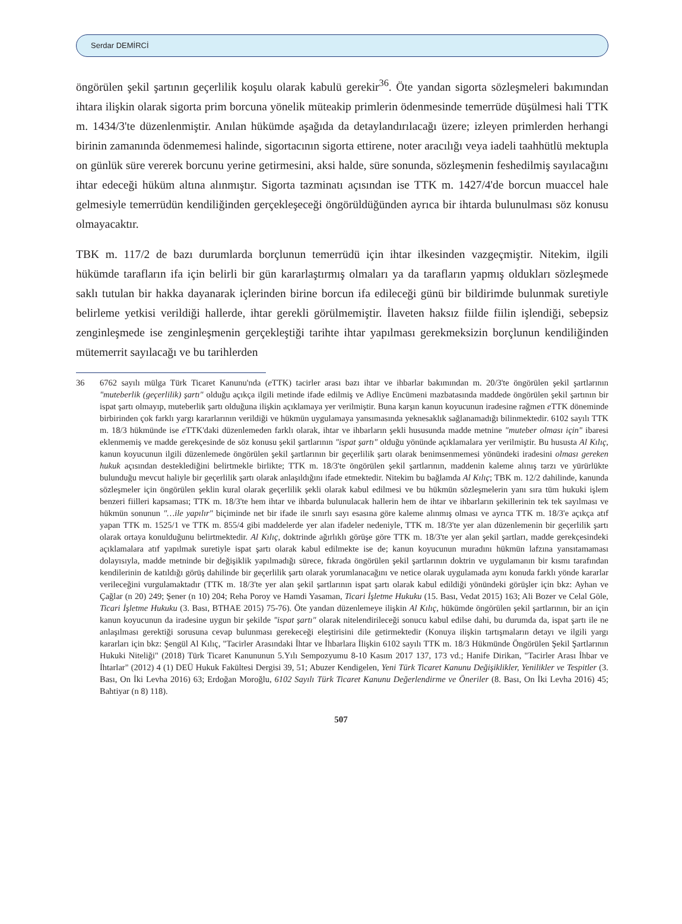Serdar DEMİRCİ
öngörülen şekil şartının geçerlilik koşulu olarak kabulü gerekir<sup>36</sup>. Öte yandan sigorta sözleşmeleri bakımından ihtara ilişkin olarak sigorta prim borcuna yönelik müteakip primlerin ödenmesinde temerrüde düşülmesi hali TTK m. 1434/3'te düzenlenmiştir. Anılan hükümde aşağıda da detaylandırılacağı üzere; izleyen primlerden herhangi birinin zamanında ödenmemesi halinde, sigortacının sigorta ettirene, noter aracılığı veya iadeli taahhütlü mektupla on günlük süre vererek borcunu yerine getirmesini, aksi halde, süre sonunda, sözleşmenin feshedilmiş sayılacağını ihtar edeceği hüküm altına alınmıştır. Sigorta tazminatı açısından ise TTK m. 1427/4'de borcun muaccel hale gelmesiyle temerrüdün kendiliğinden gerçekleşeceği öngörüldüğünden ayrıca bir ihtarda bulunulması söz konusu olmayacaktır.
TBK m. 117/2 de bazı durumlarda borçlunun temerrüdü için ihtar ilkesinden vazgeçmiştir. Nitekim, ilgili hükümde tarafların ifa için belirli bir gün kararlaştırmış olmaları ya da tarafların yapmış oldukları sözleşmede saklı tutulan bir hakka dayanarak içlerinden birine borcun ifa edileceği günü bir bildirimde bulunmak suretiyle belirleme yetkisi verildiği hallerde, ihtar gerekli görülmemiştir. İlaveten haksız fiilde fiilin işlendiği, sebepsiz zenginleşmede ise zenginleşmenin gerçekleştiği tarihte ihtar yapılması gerekmeksizin borçlunun kendiliğinden mütemerrit sayılacağı ve bu tarihlerden
36 6762 sayılı mülga Türk Ticaret Kanunu'nda (e TTK) tacirler arası bazı ihtar ve ihbarlar bakımından m. 20/3'te öngörülen şekil şartlarının "muteberlik (geçerlilik) şartı" olduğu açıkça ilgili metinde ifade edilmiş ve Adliye Encümeni mazbatasında maddede öngörülen şekil şartının bir ispat şartı olmayıp, muteberlik şartı olduğuna ilişkin açıklamaya yer verilmiştir. Buna karşın kanun koyucunun iradesine rağmen e TTK döneminde birbirinden çok farklı yargı kararlarının verildiği ve hükmün uygulamaya yansımasında yeknesaklık sağlanamadığı bilinmektedir. 6102 sayılı TTK m. 18/3 hükmünde ise e TTK'daki düzenlemeden farklı olarak, ihtar ve ihbarların şekli hususunda madde metnine "muteber olması için" ibaresi eklenmemiş ve madde gerekçesinde de söz konusu şekil şartlarının "ispat şartı" olduğu yönünde açıklamalara yer verilmiştir. Bu hususta Al Kılıç, kanun koyucunun ilgili düzenlemede öngörülen şekil şartlarının bir geçerlilik şartı olarak benimsenmemesi yönündeki iradesini olması gereken hukuk açısından desteklediğini belirtmekle birlikte; TTK m. 18/3'te öngörülen şekil şartlarının, maddenin kaleme alınış tarzı ve yürürlükte bulunduğu mevcut haliyle bir geçerlilik şartı olarak anlaşıldığını ifade etmektedir. Nitekim bu bağlamda Al Kılıç; TBK m. 12/2 dahilinde, kanunda sözleşmeler için öngörülen şeklin kural olarak geçerlilik şekli olarak kabul edilmesi ve bu hükmün sözleşmelerin yanı sıra tüm hukuki işlem benzeri fiilleri kapsaması; TTK m. 18/3'te hem ihtar ve ihbarda bulunulacak hallerin hem de ihtar ve ihbarların şekillerinin tek tek sayılması ve hükmün sonunun "…ile yapılır" biçiminde net bir ifade ile sınırlı sayı esasına göre kaleme alınmış olması ve ayrıca TTK m. 18/3'e açıkça atıf yapan TTK m. 1525/1 ve TTK m. 855/4 gibi maddelerde yer alan ifadeler nedeniyle, TTK m. 18/3'te yer alan düzenlemenin bir geçerlilik şartı olarak ortaya konulduğunu belirtmektedir. Al Kılıç, doktrinde ağırlıklı görüşe göre TTK m. 18/3'te yer alan şekil şartları, madde gerekçesindeki açıklamalara atıf yapılmak suretiyle ispat şartı olarak kabul edilmekte ise de; kanun koyucunun muradını hükmün lafzına yansıtamaması dolayısıyla, madde metninde bir değişiklik yapılmadığı sürece, fıkrada öngörülen şekil şartlarının doktrin ve uygulamanın bir kısmı tarafından kendilerinin de katıldığı görüş dahilinde bir geçerlilik şartı olarak yorumlanacağını ve netice olarak uygulamada aynı konuda farklı yönde kararlar verileceğini vurgulamaktadır (TTK m. 18/3'te yer alan şekil şartlarının ispat şartı olarak kabul edildiği yönündeki görüşler için bkz: Ayhan ve Çağlar (n 20) 249; Şener (n 10) 204; Reha Poroy ve Hamdi Yasaman, Ticari İşletme Hukuku (15. Bası, Vedat 2015) 163; Ali Bozer ve Celal Göle, Ticari İşletme Hukuku (3. Bası, BTHAE 2015) 75-76). Öte yandan düzenlemeye ilişkin Al Kılıç, hükümde öngörülen şekil şartlarının, bir an için kanun koyucunun da iradesine uygun bir şekilde "ispat şartı" olarak nitelendirileceği sonucu kabul edilse dahi, bu durumda da, ispat şartı ile ne anlaşılması gerektiği sorusuna cevap bulunması gerekeceği eleştirisini dile getirmektedir (Konuya ilişkin tartışmaların detayı ve ilgili yargı kararları için bkz: Şengül Al Kılıç, "Tacirler Arasındaki İhtar ve İhbarlara İlişkin 6102 sayılı TTK m. 18/3 Hükmünde Öngörülen Şekil Şartlarının Hukuki Niteliği" (2018) Türk Ticaret Kanununun 5.Yılı Sempozyumu 8-10 Kasım 2017 137, 173 vd.; Hanife Dirikan, "Tacirler Arası İhbar ve İhtarlar" (2012) 4 (1) DEÜ Hukuk Fakültesi Dergisi 39, 51; Abuzer Kendigelen, Yeni Türk Ticaret Kanunu Değişiklikler, Yenilikler ve Tespitler (3. Bası, On İki Levha 2016) 63; Erdoğan Moroğlu, 6102 Sayılı Türk Ticaret Kanunu Değerlendirme ve Öneriler (8. Bası, On İki Levha 2016) 45; Bahtiyar (n 8) 118).
507